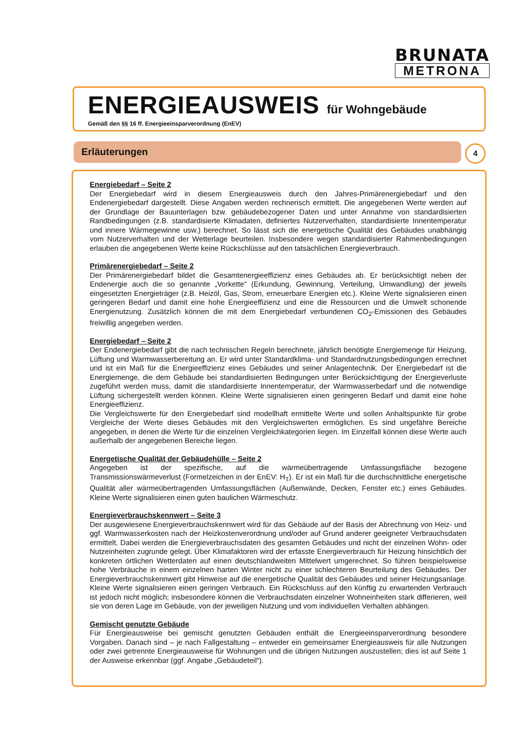BRUNATA
METRONA
ENERGIEAUSWEIS für Wohngebäude
Gemäß den §§ 16 ff. Energieeinsparverordnung (EnEV)
Erläuterungen 4
Energiebedarf – Seite 2
Der Energiebedarf wird in diesem Energieausweis durch den Jahres-Primärenergiebedarf und den Endenergiebedarf dargestellt. Diese Angaben werden rechnerisch ermittelt. Die angegebenen Werte werden auf der Grundlage der Bauunterlagen bzw. gebäudebezogener Daten und unter Annahme von standardisierten Randbedingungen (z.B. standardisierte Klimadaten, definiertes Nutzerverhalten, standardisierte Innentemperatur und innere Wärmegewinne usw.) berechnet. So lässt sich die energetische Qualität des Gebäudes unabhängig vom Nutzerverhalten und der Wetterlage beurteilen. Insbesondere wegen standardisierter Rahmenbedingungen erlauben die angegebenen Werte keine Rückschlüsse auf den tatsächlichen Energieverbrauch.
Primärenergiebedarf – Seite 2
Der Primärenergiebedarf bildet die Gesamtenergieeffizienz eines Gebäudes ab. Er berücksichtigt neben der Endenergie auch die so genannte „Vorkette“ (Erkundung, Gewinnung, Verteilung, Umwandlung) der jeweils eingesetzten Energieträger (z.B. Heizöl, Gas, Strom, erneuerbare Energien etc.). Kleine Werte signalisieren einen geringeren Bedarf und damit eine hohe Energieeffizienz und eine die Ressourcen und die Umwelt schonende Energienutzung. Zusätzlich können die mit dem Energiebedarf verbundenen CO<sub>2</sub>-Emissionen des Gebäudes freiwillig angegeben werden.
Energiebedarf – Seite 2
Der Endenergiebedarf gibt die nach technischen Regeln berechnete, jährlich benötigte Energiemenge für Heizung, Lüftung und Warmwasserbereitung an. Er wird unter Standardklima- und Standardnutzungsbedingungen errechnet und ist ein Maß für die Energieeffizienz eines Gebäudes und seiner Anlagentechnik. Der Energiebedarf ist die Energiemenge, die dem Gebäude bei standardisierten Bedingungen unter Berücksichtigung der Energieverluste zugeführt werden muss, damit die standardisierte Innentemperatur, der Warmwasserbedarf und die notwendige Lüftung sichergestellt werden können. Kleine Werte signalisieren einen geringeren Bedarf und damit eine hohe Energieeffizienz.
Die Vergleichswerte für den Energiebedarf sind modellhaft ermittelte Werte und sollen Anhaltspunkte für grobe Vergleiche der Werte dieses Gebäudes mit den Vergleichswerten ermöglichen. Es sind ungefähre Bereiche angegeben, in denen die Werte für die einzelnen Vergleichkategorien liegen. Im Einzelfall können diese Werte auch außerhalb der angegebenen Bereiche liegen.
Energetische Qualität der Gebäudehülle – Seite 2
Angegeben ist der spezifische, auf die wärmeübertragende Umfassungsfläche bezogene Transmissionswärmeverlust (Formelzeichen in der EnEV: H<sub>T</sub>). Er ist ein Maß für die durchschnittliche energetische Qualität aller wärmeübertragenden Umfassungsflächen (Außenwände, Decken, Fenster etc.) eines Gebäudes. Kleine Werte signalisieren einen guten baulichen Wärmeschutz.
Energieverbrauchskennwert – Seite 3
Der ausgewiesene Energieverbrauchskennwert wird für das Gebäude auf der Basis der Abrechnung von Heiz- und ggf. Warmwasserkosten nach der Heizkostenverordnung und/oder auf Grund anderer geeigneter Verbrauchsdaten ermittelt. Dabei werden die Energieverbrauchsdaten des gesamten Gebäudes und nicht der einzelnen Wohn- oder Nutzeinheiten zugrunde gelegt. Über Klimafaktoren wird der erfasste Energieverbrauch für Heizung hinsichtlich der konkreten örtlichen Wetterdaten auf einen deutschlandweiten Mittelwert umgerechnet. So führen beispielsweise hohe Verbräuche in einem einzelnen harten Winter nicht zu einer schlechteren Beurteilung des Gebäudes. Der Energieverbrauchskennwert gibt Hinweise auf die energetische Qualität des Gebäudes und seiner Heizungsanlage. Kleine Werte signalisieren einen geringen Verbrauch. Ein Rückschluss auf den künftig zu erwartenden Verbrauch ist jedoch nicht möglich; insbesondere können die Verbrauchsdaten einzelner Wohneinheiten stark differieren, weil sie von deren Lage im Gebäude, von der jeweiligen Nutzung und vom individuellen Verhalten abhängen.
Gemischt genutzte Gebäude
Für Energieausweise bei gemischt genutzten Gebäuden enthält die Energieeinsparverordnung besondere Vorgaben. Danach sind – je nach Fallgestaltung – entweder ein gemeinsamer Energieausweis für alle Nutzungen oder zwei getrennte Energieausweise für Wohnungen und die übrigen Nutzungen auszustellen; dies ist auf Seite 1 der Ausweise erkennbar (ggf. Angabe „Gebäudeteil“).